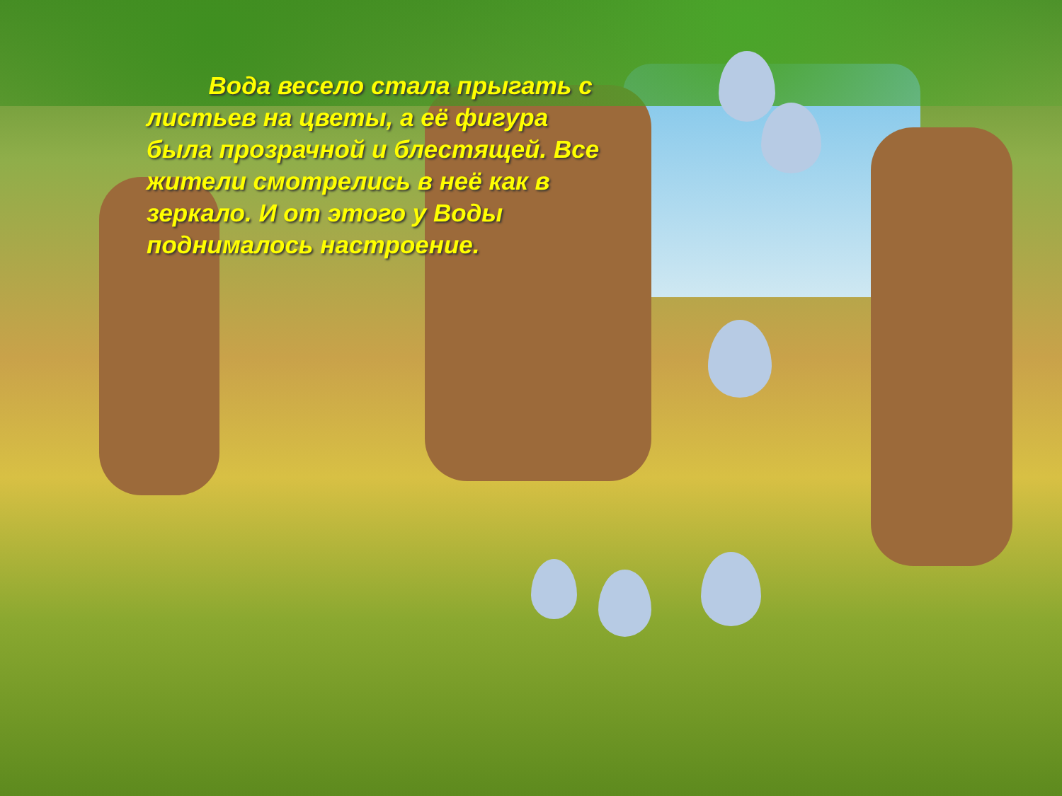Вода весело стала прыгать с листьев на цветы, а её фигура была прозрачной и блестящей. Все жители смотрелись в неё как в зеркало. И от этого у Воды поднималось настроение.